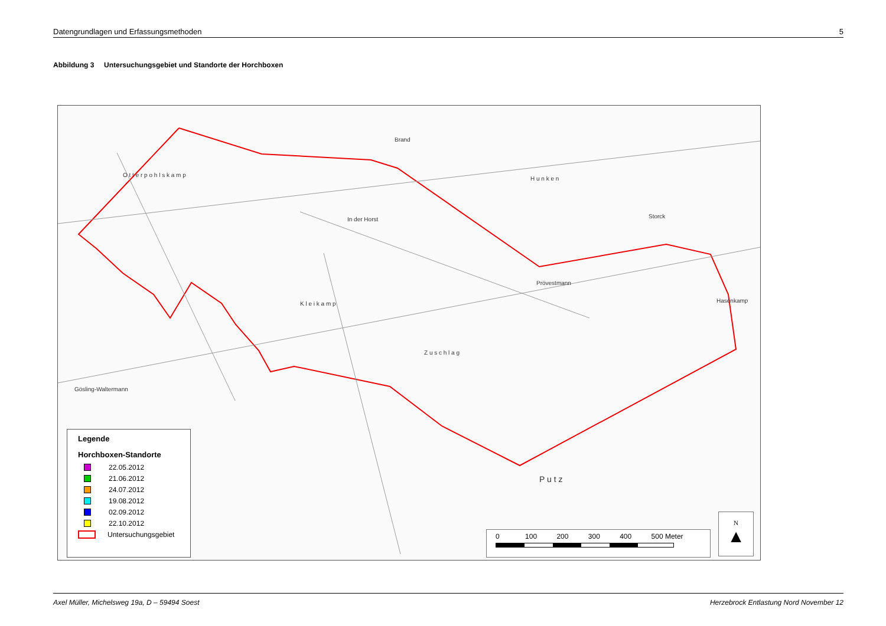Datengrundlagen und Erfassungsmethoden 5
Abbildung 3 Untersuchungsgebiet und Standorte der Horchboxen
O t t e r p o h l s k a m p
Brand
H u n k e n
Storck In der Horst
Prövestmann
K l e i k a m p Hasenkamp
Z u s c h l a g
Gösling-Waltermann
P u t z
Legende
Horchboxen-Standorte
22.05.2012
21.06.2012
24.07.2012
19.08.2012
02.09.2012
22.10.2012
Untersuchungsgebiet
0 100 200 300 400 500 Meter
N
▲
Axel Müller, Michelsweg 19a, D – 59494 Soest Herzebrock Entlastung Nord November 12